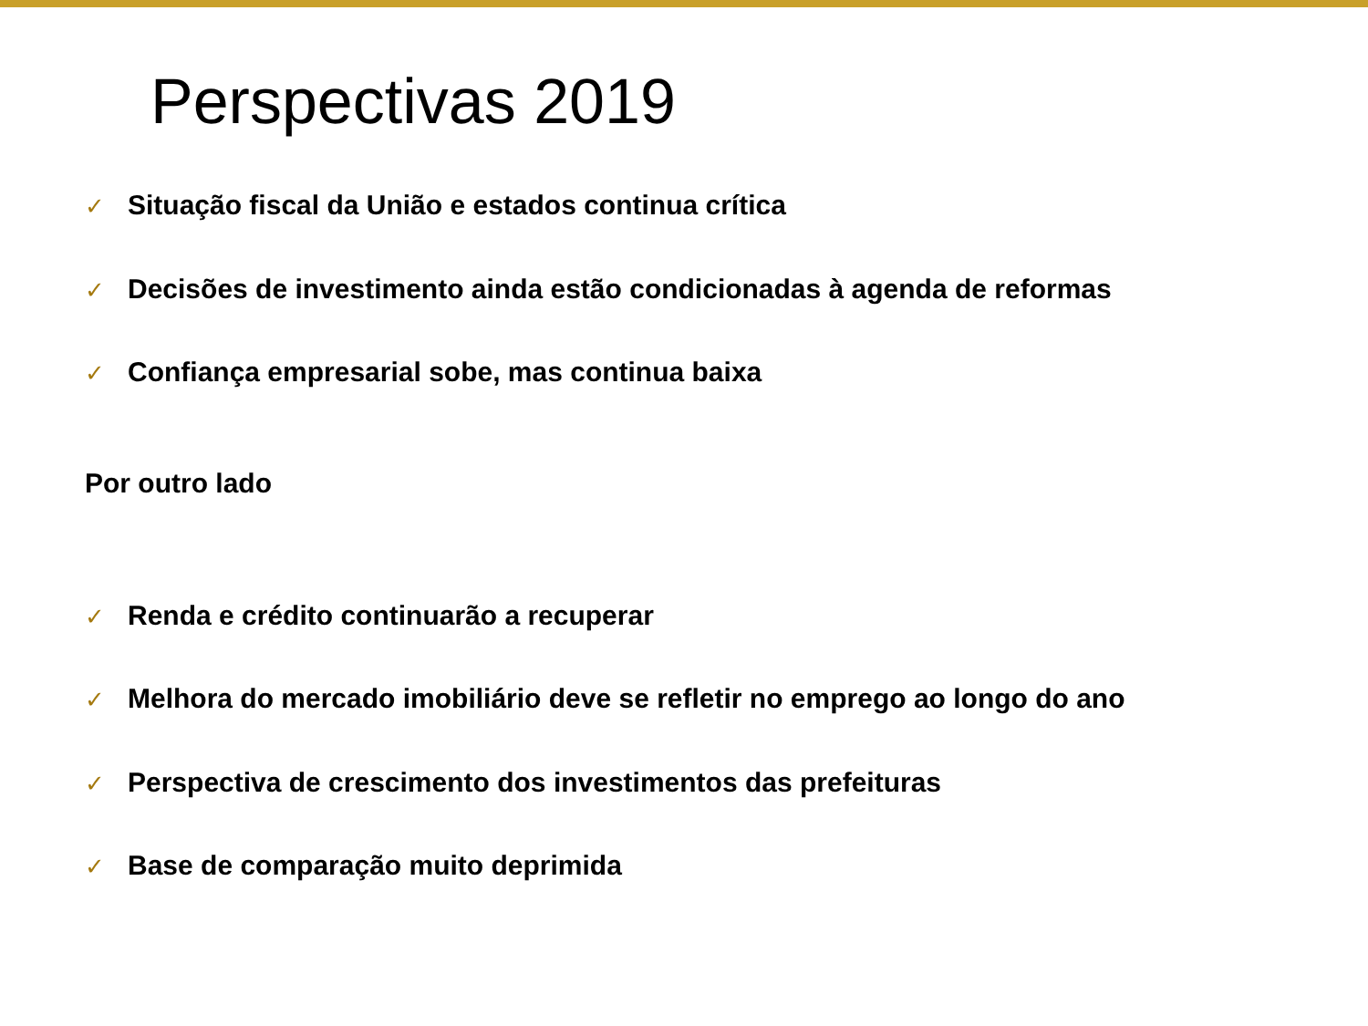Perspectivas 2019
✓ Situação fiscal da União e estados continua crítica
✓ Decisões de investimento ainda estão condicionadas à agenda de reformas
✓ Confiança empresarial sobe, mas continua baixa
Por outro lado
✓ Renda e crédito continuarão a recuperar
✓ Melhora do mercado imobiliário deve se refletir no emprego ao longo do ano
✓ Perspectiva de crescimento dos investimentos das prefeituras
✓ Base de comparação muito deprimida